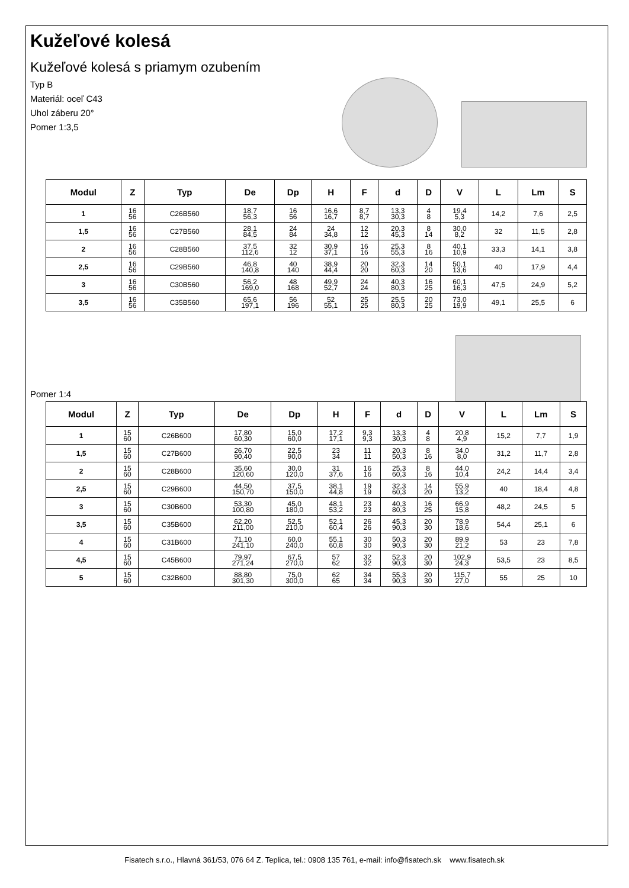Kužeľové kolesá
Kužeľové kolesá s priamym ozubením
Typ B
Materiál: oceľ C43
Uhol záberu 20°
Pomer 1:3,5
| Modul | Z | Typ | De | Dp | H | F | d | D | V | L | Lm | S |
| --- | --- | --- | --- | --- | --- | --- | --- | --- | --- | --- | --- | --- |
| 1 | 16 56 | C26B560 | 18,7 56,3 | 16 56 | 16,6 16,7 | 8,7 8,7 | 13,3 30,3 | 4 8 | 19,4 5,3 | 14,2 | 7,6 | 2,5 |
| 1,5 | 16 56 | C27B560 | 28,1 84,5 | 24 84 | 24 34,8 | 12 12 | 20,3 45,3 | 8 14 | 30,0 8,2 | 32 | 11,5 | 2,8 |
| 2 | 16 56 | C28B560 | 37,5 112,6 | 32 12 | 30,9 37,1 | 16 16 | 25,3 55,3 | 8 16 | 40,1 10,9 | 33,3 | 14,1 | 3,8 |
| 2,5 | 16 56 | C29B560 | 46,8 140,8 | 40 140 | 38,9 44,4 | 20 20 | 32,3 60,3 | 14 20 | 50,1 13,6 | 40 | 17,9 | 4,4 |
| 3 | 16 56 | C30B560 | 56,2 169,0 | 48 168 | 49,9 52,7 | 24 24 | 40,3 80,3 | 16 25 | 60,1 16,3 | 47,5 | 24,9 | 5,2 |
| 3,5 | 16 56 | C35B560 | 65,6 197,1 | 56 196 | 52 55,1 | 25 25 | 25,5 80,3 | 20 25 | 73,0 19,9 | 49,1 | 25,5 | 6 |
Pomer 1:4
| Modul | Z | Typ | De | Dp | H | F | d | D | V | L | Lm | S |
| --- | --- | --- | --- | --- | --- | --- | --- | --- | --- | --- | --- | --- |
| 1 | 15 60 | C26B600 | 17,80 60,30 | 15,0 60,0 | 17,2 17,1 | 9,3 9,3 | 13,3 30,3 | 4 8 | 20,8 4,9 | 15,2 | 7,7 | 1,9 |
| 1,5 | 15 60 | C27B600 | 26,70 90,40 | 22,5 90,0 | 23 34 | 11 11 | 20,3 50,3 | 8 16 | 34,0 8,0 | 31,2 | 11,7 | 2,8 |
| 2 | 15 60 | C28B600 | 35,60 120,60 | 30,0 120,0 | 31 37,6 | 16 16 | 25,3 60,3 | 8 16 | 44,0 10,4 | 24,2 | 14,4 | 3,4 |
| 2,5 | 15 60 | C29B600 | 44,50 150,70 | 37,5 150,0 | 38,1 44,8 | 19 19 | 32,3 60,3 | 14 20 | 55,9 13,2 | 40 | 18,4 | 4,8 |
| 3 | 15 60 | C30B600 | 53,30 100,80 | 45,0 180,0 | 48,1 53,2 | 23 23 | 40,3 80,3 | 16 25 | 66,9 15,8 | 48,2 | 24,5 | 5 |
| 3,5 | 15 60 | C35B600 | 62,20 211,00 | 52,5 210,0 | 52,1 60,4 | 26 26 | 45,3 90,3 | 20 30 | 78,9 18,6 | 54,4 | 25,1 | 6 |
| 4 | 15 60 | C31B600 | 71,10 241,10 | 60,0 240,0 | 55,1 60,8 | 30 30 | 50,3 90,3 | 20 30 | 89,9 21,2 | 53 | 23 | 7,8 |
| 4,5 | 15 60 | C45B600 | 79,97 271,24 | 67,5 270,0 | 57 62 | 32 32 | 52,3 90,3 | 20 30 | 102,9 24,3 | 53,5 | 23 | 8,5 |
| 5 | 15 60 | C32B600 | 88,80 301,30 | 75,0 300,0 | 62 65 | 34 34 | 55,3 90,3 | 20 30 | 115,7 27,0 | 55 | 25 | 10 |
Fisatech s.r.o., Hlavná 361/53, 076 64 Z. Teplica, tel.: 0908 135 761, e-mail: info@fisatech.sk www.fisatech.sk